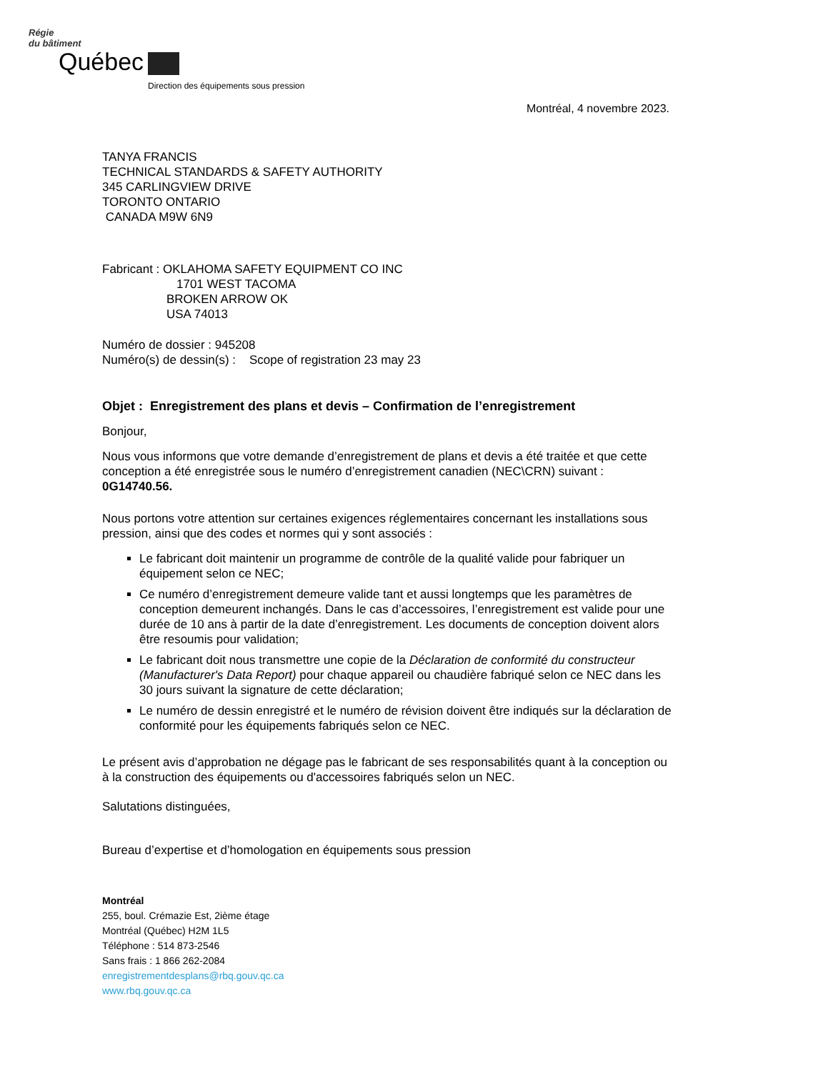Régie
du bâtiment
Québec
Direction des équipements sous pression
Montréal, 4 novembre 2023.
TANYA FRANCIS
TECHNICAL STANDARDS & SAFETY AUTHORITY
345 CARLINGVIEW DRIVE
TORONTO ONTARIO
CANADA M9W 6N9
Fabricant : OKLAHOMA SAFETY EQUIPMENT CO INC
1701 WEST TACOMA
BROKEN ARROW OK
USA 74013
Numéro de dossier : 945208
Numéro(s) de dessin(s) : Scope of registration 23 may 23
Objet : Enregistrement des plans et devis – Confirmation de l’enregistrement
Bonjour,
Nous vous informons que votre demande d’enregistrement de plans et devis a été traitée et que cette conception a été enregistrée sous le numéro d’enregistrement canadien (NEC\CRN) suivant : 0G14740.56.
Nous portons votre attention sur certaines exigences réglementaires concernant les installations sous pression, ainsi que des codes et normes qui y sont associés :
Le fabricant doit maintenir un programme de contrôle de la qualité valide pour fabriquer un équipement selon ce NEC;
Ce numéro d’enregistrement demeure valide tant et aussi longtemps que les paramètres de conception demeurent inchangés. Dans le cas d’accessoires, l’enregistrement est valide pour une durée de 10 ans à partir de la date d’enregistrement. Les documents de conception doivent alors être resoumis pour validation;
Le fabricant doit nous transmettre une copie de la Déclaration de conformité du constructeur (Manufacturer's Data Report) pour chaque appareil ou chaudière fabriqué selon ce NEC dans les 30 jours suivant la signature de cette déclaration;
Le numéro de dessin enregistré et le numéro de révision doivent être indiqués sur la déclaration de conformité pour les équipements fabriqués selon ce NEC.
Le présent avis d’approbation ne dégage pas le fabricant de ses responsabilités quant à la conception ou à la construction des équipements ou d'accessoires fabriqués selon un NEC.
Salutations distinguées,
Bureau d’expertise et d’homologation en équipements sous pression
Montréal
255, boul. Crémazie Est, 2ième étage
Montréal (Québec) H2M 1L5
Téléphone : 514 873-2546
Sans frais : 1 866 262-2084
enregistrementdesplans@rbq.gouv.qc.ca
www.rbq.gouv.qc.ca